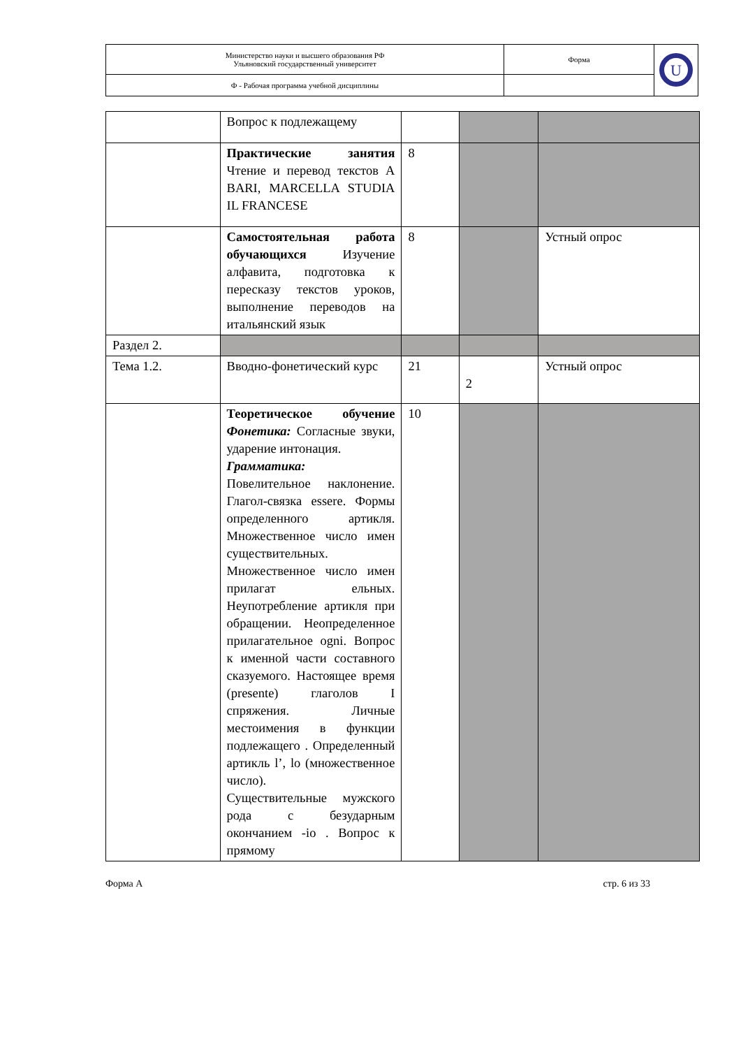| Министерство науки и высшего образования РФ Ульяновский государственный университет | Форма | U |
| Ф - Рабочая программа учебной дисциплины | | |
| | Вопрос к подлежащему | | | |
| | Практические занятия Чтение и перевод текстов A BARI, MARCELLA STUDIA IL FRANCESE | 8 | | |
| | Самостоятельная работа обучающихся Изучение алфавита, подготовка к пересказу текстов уроков, выполнение переводов на итальянский язык | 8 | | Устный опрос |
| Раздел 2. | | | | |
| Тема 1.2. | Вводно-фонетический курс | 21 | 2 | Устный опрос |
| | Теоретическое обучение Фонетика: Согласные звуки, ударение интонация. Грамматика: Повелительное наклонение. Глагол-связка essere. Формы определенного артикля. Множественное число имен существительных. Множественное число имен прилагат ельных. Неупотребление артикля при обращении. Неопределенное прилагательное ogni. Вопрос к именной части составного сказуемого. Настоящее время (presente) глаголов I спряжения. Личные местоимения в функции подлежащего . Определенный артикль l’, lo (множественное число). Существительные мужского рода с безударным окончанием -io . Вопрос к прямому | 10 | | |
Форма А стр. 6 из 33